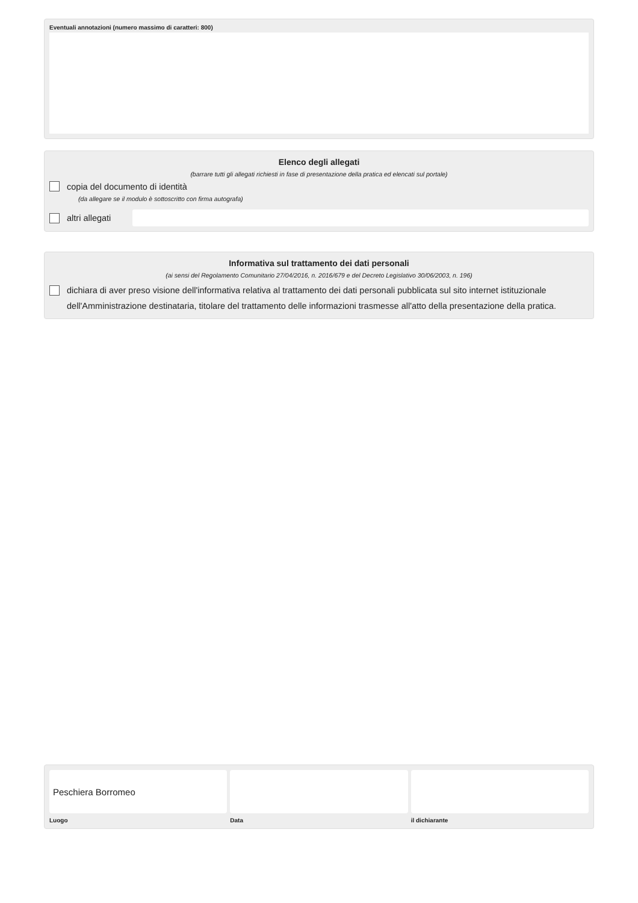Eventuali annotazioni (numero massimo di caratteri: 800)
Elenco degli allegati
(barrare tutti gli allegati richiesti in fase di presentazione della pratica ed elencati sul portale)
copia del documento di identità
(da allegare se il modulo è sottoscritto con firma autografa)
altri allegati
Informativa sul trattamento dei dati personali
(ai sensi del Regolamento Comunitario 27/04/2016, n. 2016/679 e del Decreto Legislativo 30/06/2003, n. 196)
dichiara di aver preso visione dell'informativa relativa al trattamento dei dati personali pubblicata sul sito internet istituzionale dell'Amministrazione destinataria, titolare del trattamento delle informazioni trasmesse all'atto della presentazione della pratica.
Peschiera Borromeo
Luogo
Data il dichiarante